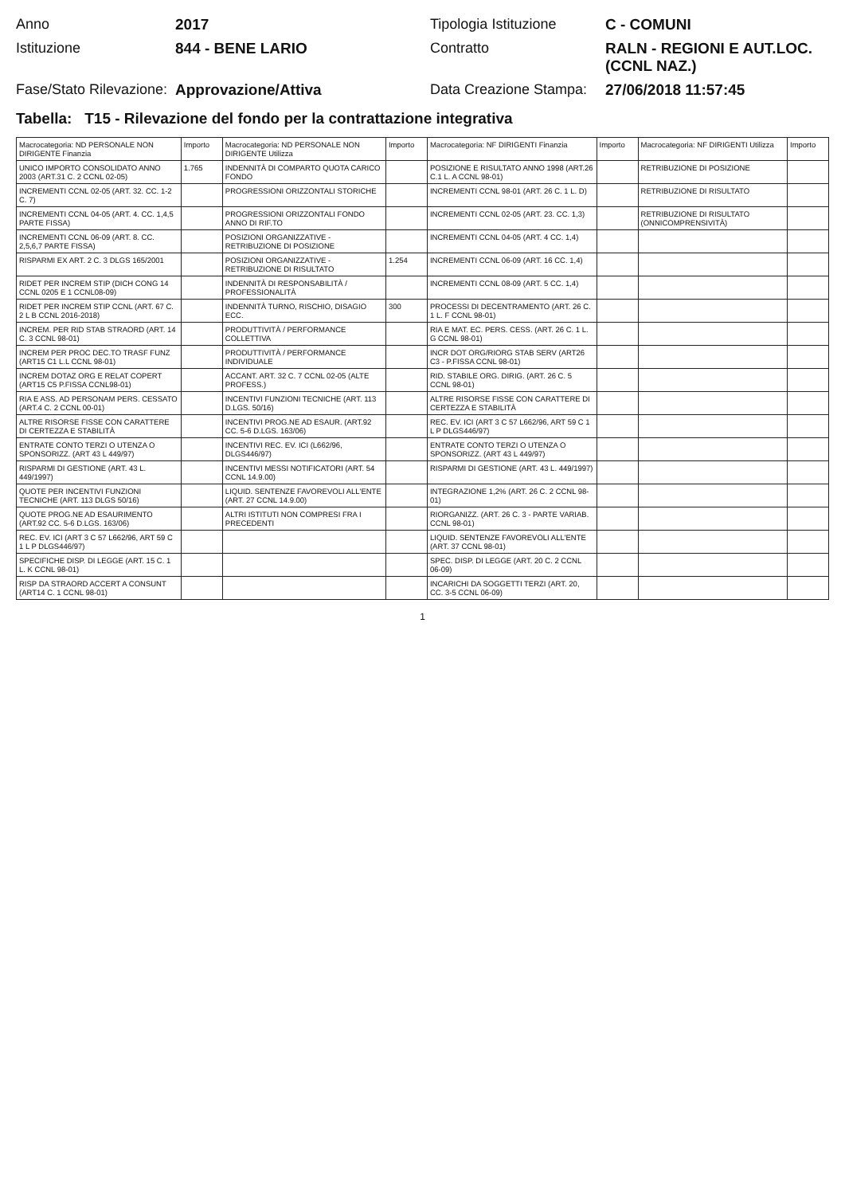Anno
2017
Tipologia Istituzione
C - COMUNI
Istituzione
844 - BENE LARIO
Contratto
RALN - REGIONI E AUT.LOC. (CCNL NAZ.)
Fase/Stato Rilevazione:
Approvazione/Attiva
Data Creazione Stampa:
27/06/2018 11:57:45
Tabella: T15 - Rilevazione del fondo per la contrattazione integrativa
| Macrocategoria: ND PERSONALE NON DIRIGENTE Finanzia | Importo | Macrocategoria: ND PERSONALE NON DIRIGENTE Utilizza | Importo | Macrocategoria: NF DIRIGENTI Finanzia | Importo | Macrocategoria: NF DIRIGENTI Utilizza | Importo |
| --- | --- | --- | --- | --- | --- | --- | --- |
| UNICO IMPORTO CONSOLIDATO ANNO 2003 (ART.31 C. 2 CCNL 02-05) | 1.765 | INDENNITÀ DI COMPARTO QUOTA CARICO FONDO | | POSIZIONE E RISULTATO ANNO 1998 (ART.26 C.1 L. A CCNL 98-01) | | RETRIBUZIONE DI POSIZIONE | |
| INCREMENTI CCNL 02-05 (ART. 32. CC. 1-2 C. 7) | | PROGRESSIONI ORIZZONTALI STORICHE | | INCREMENTI CCNL 98-01 (ART. 26 C. 1 L. D) | | RETRIBUZIONE DI RISULTATO | |
| INCREMENTI CCNL 04-05 (ART. 4. CC. 1,4,5 PARTE FISSA) | | PROGRESSIONI ORIZZONTALI FONDO ANNO DI RIF.TO | | INCREMENTI CCNL 02-05 (ART. 23. CC. 1,3) | | RETRIBUZIONE DI RISULTATO (ONNICOMPRENSIVITÀ) | |
| INCREMENTI CCNL 06-09 (ART. 8. CC. 2,5,6,7 PARTE FISSA) | | POSIZIONI ORGANIZZATIVE - RETRIBUZIONE DI POSIZIONE | | INCREMENTI CCNL 04-05 (ART. 4 CC. 1,4) | | | |
| RISPARMI EX ART. 2 C. 3 DLGS 165/2001 | | POSIZIONI ORGANIZZATIVE - RETRIBUZIONE DI RISULTATO | 1.254 | INCREMENTI CCNL 06-09 (ART. 16 CC. 1,4) | | | |
| RIDET PER INCREM STIP (DICH CONG 14 CCNL 0205 E 1 CCNL08-09) | | INDENNITÀ DI RESPONSABILITÀ / PROFESSIONALITÀ | | INCREMENTI CCNL 08-09 (ART. 5 CC. 1,4) | | | |
| RIDET PER INCREM STIP CCNL (ART. 67 C. 2 L B CCNL 2016-2018) | | INDENNITÀ TURNO, RISCHIO, DISAGIO ECC. | 300 | PROCESSI DI DECENTRAMENTO (ART. 26 C. 1 L. F CCNL 98-01) | | | |
| INCREM. PER RID STAB STRAORD (ART. 14 C. 3 CCNL 98-01) | | PRODUTTIVITÀ / PERFORMANCE COLLETTIVA | | RIA E MAT. EC. PERS. CESS. (ART. 26 C. 1 L. G CCNL 98-01) | | | |
| INCREM PER PROC DEC.TO TRASF FUNZ (ART15 C1 L.L CCNL 98-01) | | PRODUTTIVITÀ / PERFORMANCE INDIVIDUALE | | INCR DOT ORG/RIORG STAB SERV (ART26 C3 - P.FISSA CCNL 98-01) | | | |
| INCREM DOTAZ ORG E RELAT COPERT (ART15 C5 P.FISSA CCNL98-01) | | ACCANT. ART. 32 C. 7 CCNL 02-05 (ALTE PROFESS.) | | RID. STABILE ORG. DIRIG. (ART. 26 C. 5 CCNL 98-01) | | | |
| RIA E ASS. AD PERSONAM PERS. CESSATO (ART.4 C. 2 CCNL 00-01) | | INCENTIVI FUNZIONI TECNICHE (ART. 113 D.LGS. 50/16) | | ALTRE RISORSE FISSE CON CARATTERE DI CERTEZZA E STABILITÀ | | | |
| ALTRE RISORSE FISSE CON CARATTERE DI CERTEZZA E STABILITÀ | | INCENTIVI PROG.NE AD ESAUR. (ART.92 CC. 5-6 D.LGS. 163/06) | | REC. EV. ICI (ART 3 C 57 L662/96, ART 59 C 1 L P DLGS446/97) | | | |
| ENTRATE CONTO TERZI O UTENZA O SPONSORIZZ. (ART 43 L 449/97) | | INCENTIVI REC. EV. ICI (L662/96, DLGS446/97) | | ENTRATE CONTO TERZI O UTENZA O SPONSORIZZ. (ART 43 L 449/97) | | | |
| RISPARMI DI GESTIONE (ART. 43 L. 449/1997) | | INCENTIVI MESSI NOTIFICATORI (ART. 54 CCNL 14.9.00) | | RISPARMI DI GESTIONE (ART. 43 L. 449/1997) | | | |
| QUOTE PER INCENTIVI FUNZIONI TECNICHE (ART. 113 DLGS 50/16) | | LIQUID. SENTENZE FAVOREVOLI ALL'ENTE (ART. 27 CCNL 14.9.00) | | INTEGRAZIONE 1,2% (ART. 26 C. 2 CCNL 98-01) | | | |
| QUOTE PROG.NE AD ESAURIMENTO (ART.92 CC. 5-6 D.LGS. 163/06) | | ALTRI ISTITUTI NON COMPRESI FRA I PRECEDENTI | | RIORGANIZZ. (ART. 26 C. 3 - PARTE VARIAB. CCNL 98-01) | | | |
| REC. EV. ICI (ART 3 C 57 L662/96, ART 59 C 1 L P DLGS446/97) | | | | LIQUID. SENTENZE FAVOREVOLI ALL'ENTE (ART. 37 CCNL 98-01) | | | |
| SPECIFICHE DISP. DI LEGGE (ART. 15 C. 1 L. K CCNL 98-01) | | | | SPEC. DISP. DI LEGGE (ART. 20 C. 2 CCNL 06-09) | | | |
| RISP DA STRAORD ACCERT A CONSUNT (ART14 C. 1 CCNL 98-01) | | | | INCARICHI DA SOGGETTI TERZI (ART. 20, CC. 3-5 CCNL 06-09) | | | |
1